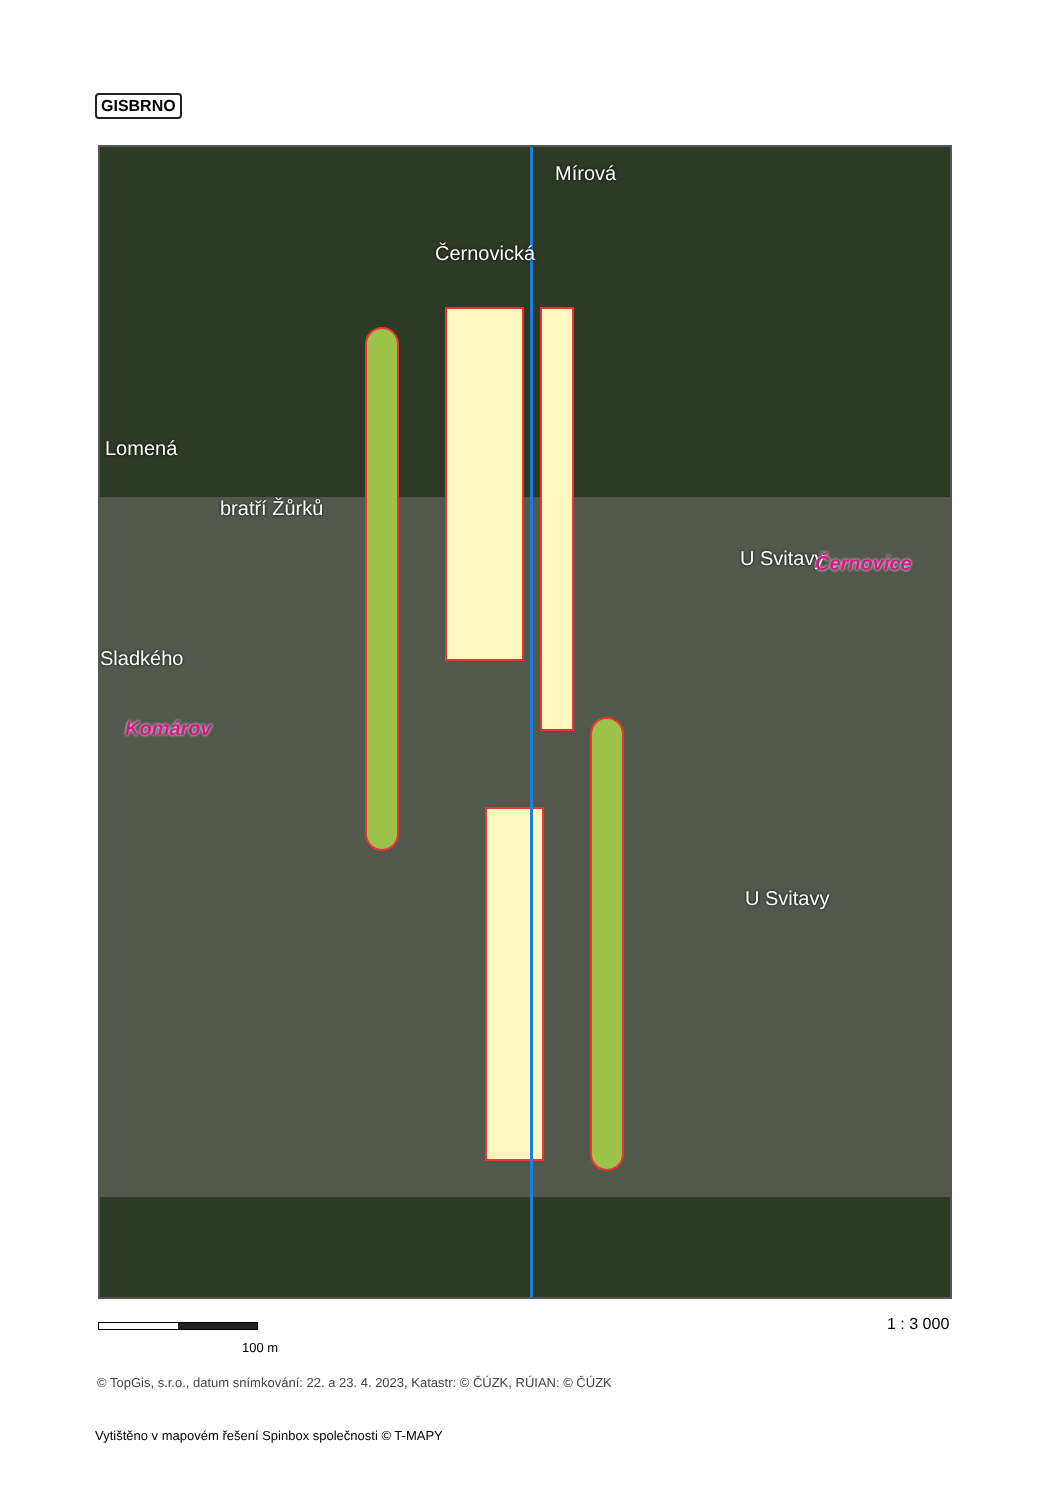GISBRNO
Mírová
Černovická
Lomená
bratří Žůrků
Sladkého
Komárov
U Svitavy Černovice
U Svitavy
100 m
1 : 3 000
© TopGis, s.r.o., datum snímkování: 22. a 23. 4. 2023, Katastr: © ČÚZK, RÚIAN: © ČÚZK
Vytištěno v mapovém řešení Spinbox společnosti © T-MAPY